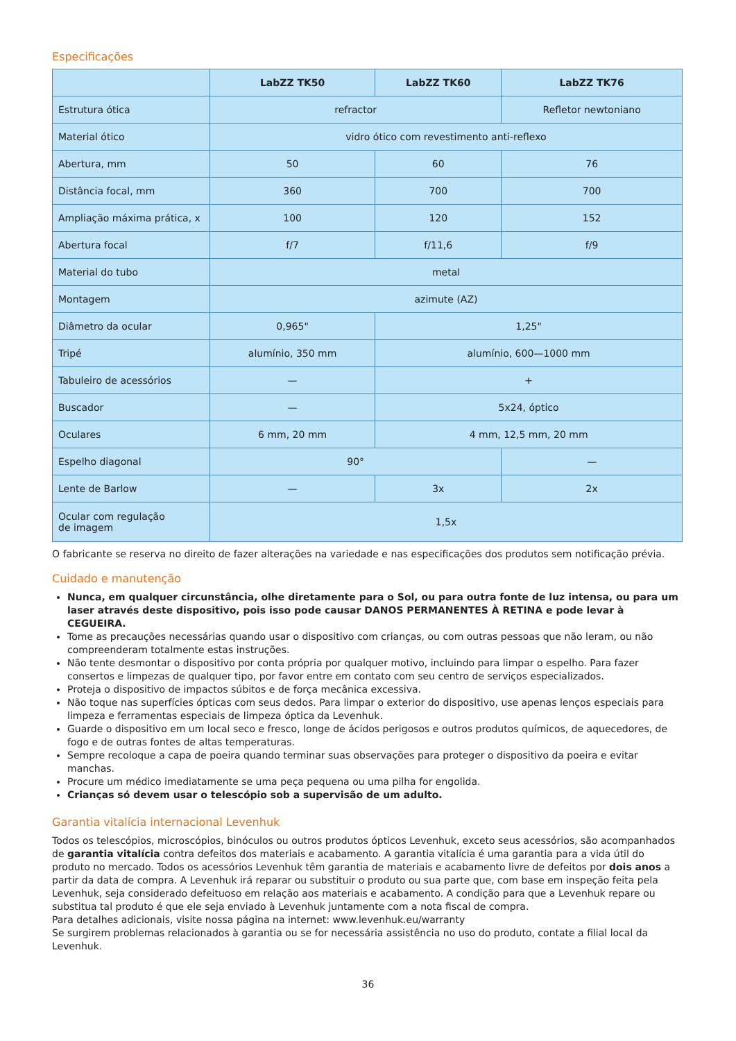Especificações
| | LabZZ TK50 | LabZZ TK60 | LabZZ TK76 |
| --- | --- | --- | --- |
| Estrutura ótica | refractor | | Refletor newtoniano |
| Material ótico | vidro ótico com revestimento anti-reflexo | | |
| Abertura, mm | 50 | 60 | 76 |
| Distância focal, mm | 360 | 700 | 700 |
| Ampliação máxima prática, x | 100 | 120 | 152 |
| Abertura focal | f/7 | f/11,6 | f/9 |
| Material do tubo | metal | | |
| Montagem | azimute (AZ) | | |
| Diâmetro da ocular | 0,965" | 1,25" | |
| Tripé | alumínio, 350 mm | alumínio, 600—1000 mm | |
| Tabuleiro de acessórios | — | + | |
| Buscador | — | 5x24, óptico | |
| Oculares | 6 mm, 20 mm | 4 mm, 12,5 mm, 20 mm | |
| Espelho diagonal | 90° | | — |
| Lente de Barlow | — | 3x | 2x |
| Ocular com regulação de imagem | 1,5x | | |
O fabricante se reserva no direito de fazer alterações na variedade e nas especificações dos produtos sem notificação prévia.
Cuidado e manutenção
Nunca, em qualquer circunstância, olhe diretamente para o Sol, ou para outra fonte de luz intensa, ou para um laser através deste dispositivo, pois isso pode causar DANOS PERMANENTES À RETINA e pode levar à CEGUEIRA.
Tome as precauções necessárias quando usar o dispositivo com crianças, ou com outras pessoas que não leram, ou não compreenderam totalmente estas instruções.
Não tente desmontar o dispositivo por conta própria por qualquer motivo, incluindo para limpar o espelho. Para fazer consertos e limpezas de qualquer tipo, por favor entre em contato com seu centro de serviços especializados.
Proteja o dispositivo de impactos súbitos e de força mecânica excessiva.
Não toque nas superfícies ópticas com seus dedos. Para limpar o exterior do dispositivo, use apenas lenços especiais para limpeza e ferramentas especiais de limpeza óptica da Levenhuk.
Guarde o dispositivo em um local seco e fresco, longe de ácidos perigosos e outros produtos químicos, de aquecedores, de fogo e de outras fontes de altas temperaturas.
Sempre recoloque a capa de poeira quando terminar suas observações para proteger o dispositivo da poeira e evitar manchas.
Procure um médico imediatamente se uma peça pequena ou uma pilha for engolida.
Crianças só devem usar o telescópio sob a supervisão de um adulto.
Garantia vitalícia internacional Levenhuk
Todos os telescópios, microscópios, binóculos ou outros produtos ópticos Levenhuk, exceto seus acessórios, são acompanhados de garantia vitalícia contra defeitos dos materiais e acabamento. A garantia vitalícia é uma garantia para a vida útil do produto no mercado. Todos os acessórios Levenhuk têm garantia de materiais e acabamento livre de defeitos por dois anos a partir da data de compra. A Levenhuk irá reparar ou substituir o produto ou sua parte que, com base em inspeção feita pela Levenhuk, seja considerado defeituoso em relação aos materiais e acabamento. A condição para que a Levenhuk repare ou substitua tal produto é que ele seja enviado à Levenhuk juntamente com a nota fiscal de compra.
Para detalhes adicionais, visite nossa página na internet: www.levenhuk.eu/warranty
Se surgirem problemas relacionados à garantia ou se for necessária assistência no uso do produto, contate a filial local da Levenhuk.
36